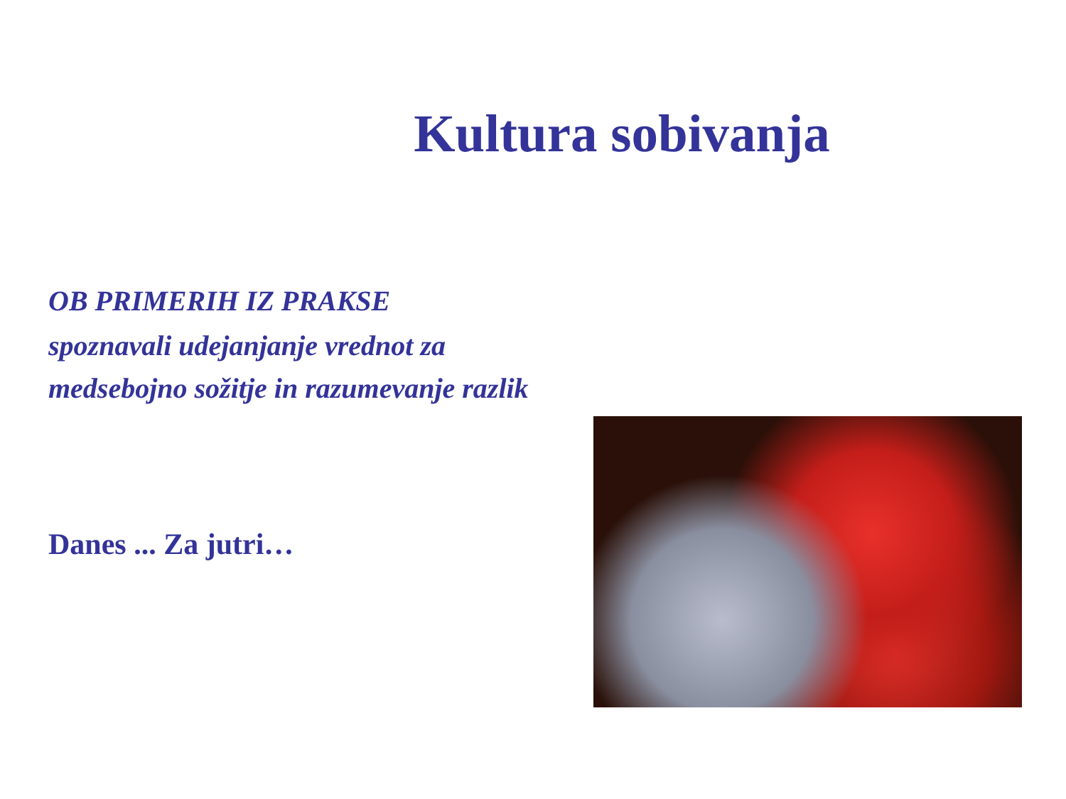Kultura sobivanja
OB PRIMERIH IZ PRAKSE
spoznavali udejanjanje vrednot za medsebojno sožitje in razumevanje razlik
Danes ... Za jutri…